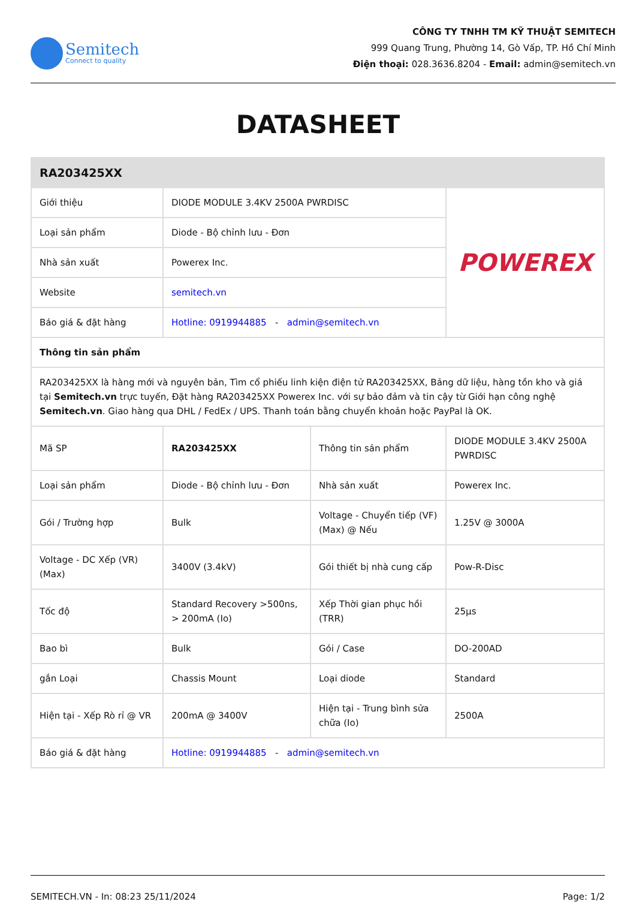Semitech
Connect to quality
CÔNG TY TNHH TM KỸ THUẬT SEMITECH
999 Quang Trung, Phường 14, Gò Vấp, TP. Hồ Chí Minh
Điện thoại: 028.3636.8204 - Email: admin@semitech.vn
DATASHEET
| RA203425XX | | | |
| --- | --- | --- | --- |
| Giới thiệu | DIODE MODULE 3.4KV 2500A PWRDISC | | POWEREX |
| Loại sản phẩm | Diode - Bộ chỉnh lưu - Đơn | | |
| Nhà sản xuất | Powerex Inc. | | |
| Website | semitech.vn | | |
| Báo giá & đặt hàng | Hotline: 0919944885 - admin@semitech.vn | | |
| Thông tin sản phẩm | | | |
| RA203425XX là hàng mới và nguyên bản, Tìm cổ phiếu linh kiện điện tử RA203425XX, Bảng dữ liệu, hàng tồn kho và giá tại Semitech.vn trực tuyến, Đặt hàng RA203425XX Powerex Inc. với sự bảo đảm và tin cậy từ Giới hạn công nghệ Semitech.vn . Giao hàng qua DHL / FedEx / UPS. Thanh toán bằng chuyển khoản hoặc PayPal là OK. | | | |
| Mã SP | RA203425XX | Thông tin sản phẩm | DIODE MODULE 3.4KV 2500A PWRDISC |
| Loại sản phẩm | Diode - Bộ chỉnh lưu - Đơn | Nhà sản xuất | Powerex Inc. |
| Gói / Trường hợp | Bulk | Voltage - Chuyển tiếp (VF) (Max) @ Nếu | 1.25V @ 3000A |
| Voltage - DC Xếp (VR) (Max) | 3400V (3.4kV) | Gói thiết bị nhà cung cấp | Pow-R-Disc |
| Tốc độ | Standard Recovery >500ns, > 200mA (Io) | Xếp Thời gian phục hồi (TRR) | 25µs |
| Bao bì | Bulk | Gói / Case | DO-200AD |
| gắn Loại | Chassis Mount | Loại diode | Standard |
| Hiện tại - Xếp Rò rỉ @ VR | 200mA @ 3400V | Hiện tại - Trung bình sửa chữa (Io) | 2500A |
| Báo giá & đặt hàng | Hotline: 0919944885 - admin@semitech.vn | | |
SEMITECH.VN - In: 08:23 25/11/2024 Page: 1/2